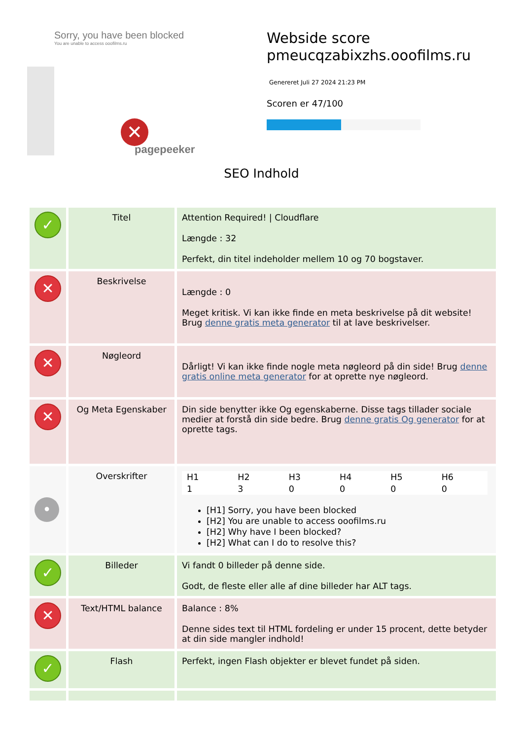Sorry, you have been blocked
You are unable to access ooofilms.ru
✕
pagepeeker
Webside score
pmeucqzabixzhs.ooofilms.ru
Genereret Juli 27 2024 21:23 PM
Scoren er 47/100
SEO Indhold
| ✓ | Titel | Attention Required! / Cloudflare Længde : 32 Perfekt, din titel indeholder mellem 10 og 70 bogstaver. |
| ✕ | Beskrivelse | Længde : 0 Meget kritisk. Vi kan ikke finde en meta beskrivelse på dit website! Brug denne gratis meta generator til at lave beskrivelser. |
| ✕ | Nøgleord | Dårligt! Vi kan ikke finde nogle meta nøgleord på din side! Brug denne gratis online meta generator for at oprette nye nøgleord. |
| ✕ | Og Meta Egenskaber | Din side benytter ikke Og egenskaberne. Disse tags tillader sociale medier at forstå din side bedre. Brug denne gratis Og generator for at oprette tags. |
| • | Overskrifter | / H1 / H2 / H3 / H4 / H5 / H6 / / 1 / 3 / 0 / 0 / 0 / 0 / [H1] Sorry, you have been blocked [H2] You are unable to access ooofilms.ru [H2] Why have I been blocked? [H2] What can I do to resolve this? |
| ✓ | Billeder | Vi fandt 0 billeder på denne side. Godt, de fleste eller alle af dine billeder har ALT tags. |
| ✕ | Text/HTML balance | Balance : 8% Denne sides text til HTML fordeling er under 15 procent, dette betyder at din side mangler indhold! |
| ✓ | Flash | Perfekt, ingen Flash objekter er blevet fundet på siden. |